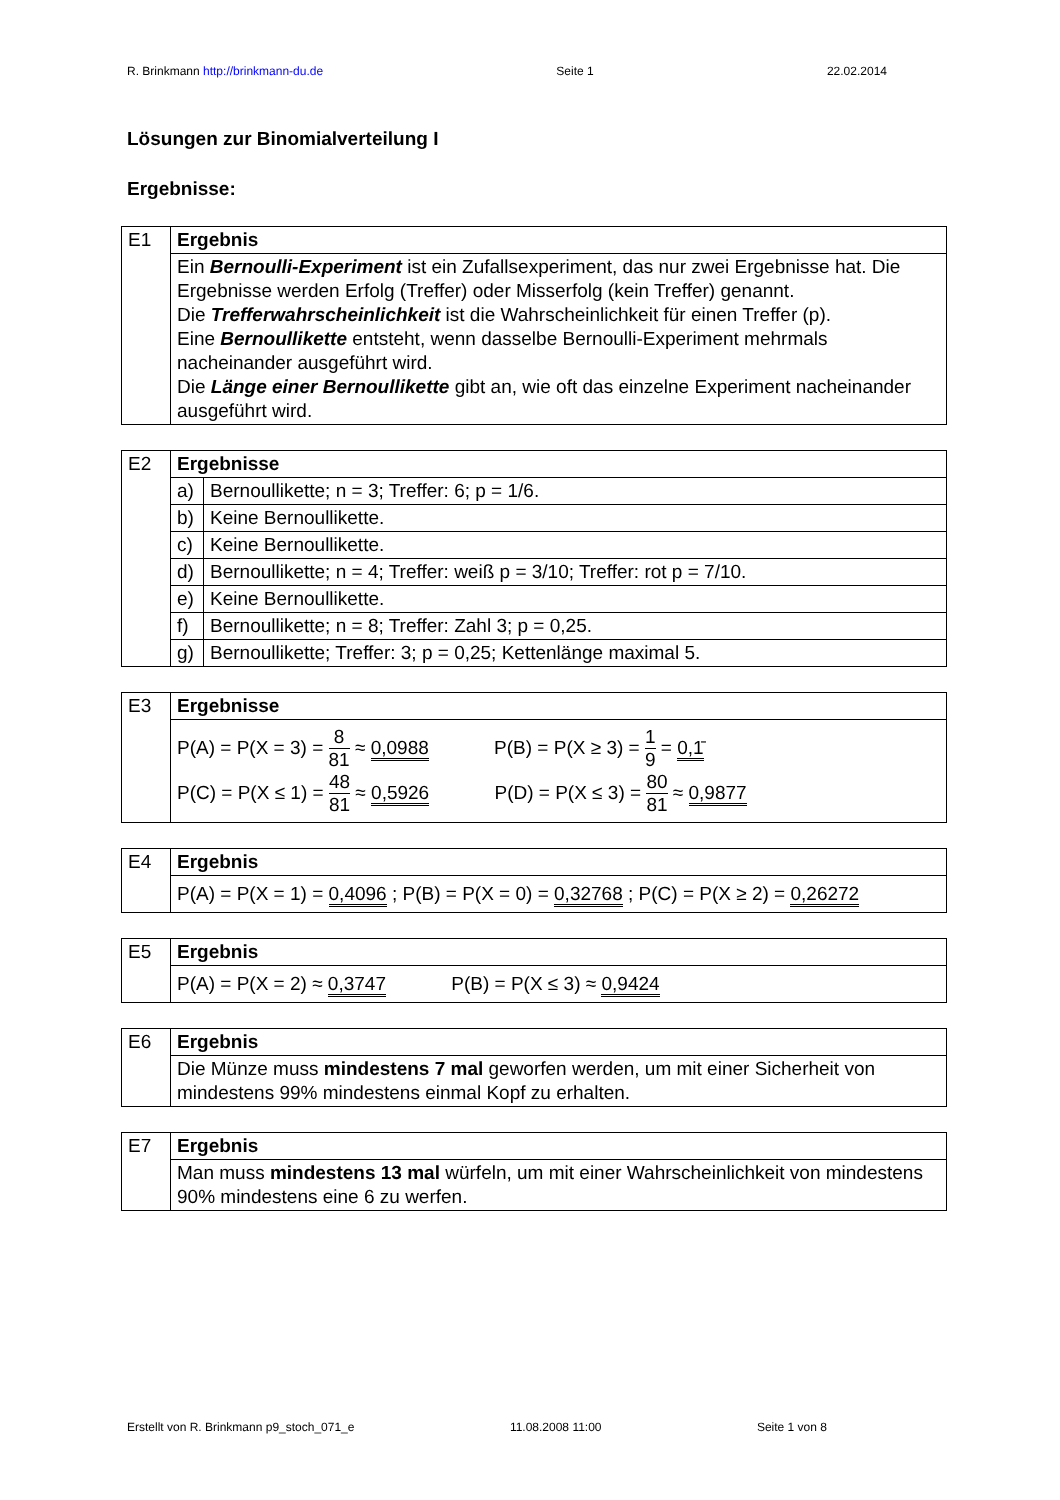R. Brinkmann http://brinkmann-du.de Seite 1 22.02.2014
Lösungen zur Binomialverteilung I
Ergebnisse:
| E1 | Ergebnis |
| | Ein Bernoulli-Experiment ist ein Zufallsexperiment, das nur zwei Ergebnisse hat. Die Ergebnisse werden Erfolg (Treffer) oder Misserfolg (kein Treffer) genannt. Die Trefferwahrscheinlichkeit ist die Wahrscheinlichkeit für einen Treffer (p). Eine Bernoullikette entsteht, wenn dasselbe Bernoulli-Experiment mehrmals nacheinander ausgeführt wird. Die Länge einer Bernoullikette gibt an, wie oft das einzelne Experiment nacheinander ausgeführt wird. |
| E2 | Ergebnisse | |
| | a) | Bernoullikette; n = 3; Treffer: 6; p = 1/6. |
| | b) | Keine Bernoullikette. |
| | c) | Keine Bernoullikette. |
| | d) | Bernoullikette; n = 4; Treffer: weiß p = 3/10; Treffer: rot p = 7/10. |
| | e) | Keine Bernoullikette. |
| | f) | Bernoullikette; n = 8; Treffer: Zahl 3; p = 0,25. |
| | g) | Bernoullikette; Treffer: 3; p = 0,25; Kettenlänge maximal 5. |
| E3 | Ergebnisse |
| | P(A) = P(X = 3) = 8 81 ≈ 0,0988 P(B) = P(X ≥ 3) = 1 9 = 0,1̄ P(C) = P(X ≤ 1) = 48 81 ≈ 0,5926 P(D) = P(X ≤ 3) = 80 81 ≈ 0,9877 |
| E4 | Ergebnis |
| | P(A) = P(X = 1) = 0,4096 ; P(B) = P(X = 0) = 0,32768 ; P(C) = P(X ≥ 2) = 0,26272 |
| E5 | Ergebnis |
| | P(A) = P(X = 2) ≈ 0,3747 P(B) = P(X ≤ 3) ≈ 0,9424 |
| E6 | Ergebnis |
| | Die Münze muss mindestens 7 mal geworfen werden, um mit einer Sicherheit von mindestens 99% mindestens einmal Kopf zu erhalten. |
| E7 | Ergebnis |
| | Man muss mindestens 13 mal würfeln, um mit einer Wahrscheinlichkeit von mindestens 90% mindestens eine 6 zu werfen. |
Erstellt von R. Brinkmann p9_stoch_071_e 11.08.2008 11:00 Seite 1 von 8